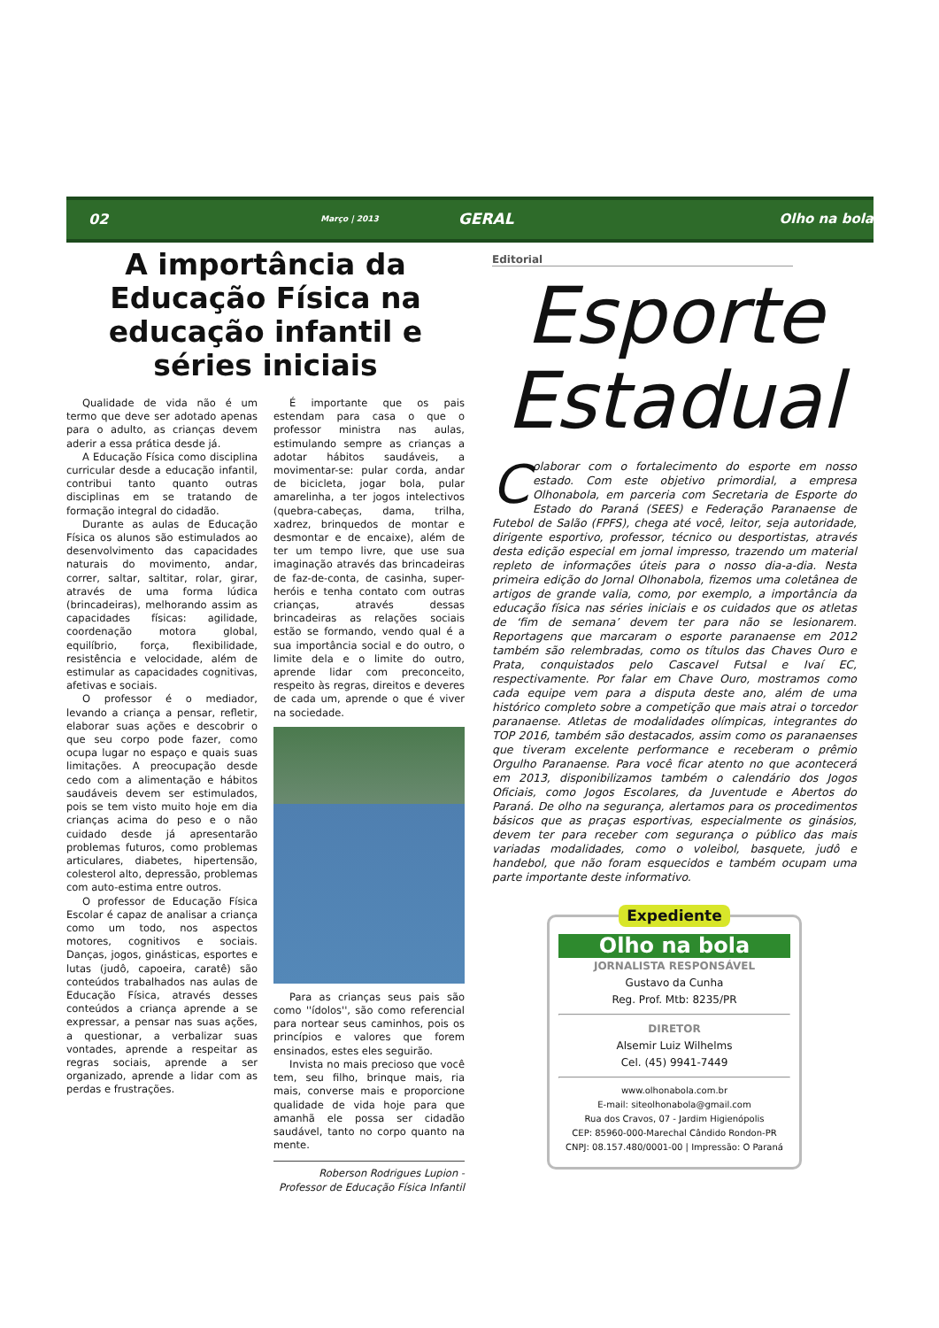02 Março | 2013 GERAL Olho na bola
A importância da Educação Física na educação infantil e séries iniciais
Qualidade de vida não é um termo que deve ser adotado apenas para o adulto, as crianças devem aderir a essa prática desde já.
A Educação Física como disciplina curricular desde a educação infantil, contribui tanto quanto outras disciplinas em se tratando de formação integral do cidadão.
Durante as aulas de Educação Física os alunos são estimulados ao desenvolvimento das capacidades naturais do movimento, andar, correr, saltar, saltitar, rolar, girar, através de uma forma lúdica (brincadeiras), melhorando assim as capacidades físicas: agilidade, coordenação motora global, equilíbrio, força, flexibilidade, resistência e velocidade, além de estimular as capacidades cognitivas, afetivas e sociais.
O professor é o mediador, levando a criança a pensar, refletir, elaborar suas ações e descobrir o que seu corpo pode fazer, como ocupa lugar no espaço e quais suas limitações. A preocupação desde cedo com a alimentação e hábitos saudáveis devem ser estimulados, pois se tem visto muito hoje em dia crianças acima do peso e o não cuidado desde já apresentarão problemas futuros, como problemas articulares, diabetes, hipertensão, colesterol alto, depressão, problemas com auto-estima entre outros.
O professor de Educação Física Escolar é capaz de analisar a criança como um todo, nos aspectos motores, cognitivos e sociais. Danças, jogos, ginásticas, esportes e lutas (judô, capoeira, caratê) são conteúdos trabalhados nas aulas de Educação Física, através desses conteúdos a criança aprende a se expressar, a pensar nas suas ações, a questionar, a verbalizar suas vontades, aprende a respeitar as regras sociais, aprende a ser organizado, aprende a lidar com as perdas e frustrações.
É importante que os pais estendam para casa o que o professor ministra nas aulas, estimulando sempre as crianças a adotar hábitos saudáveis, a movimentar-se: pular corda, andar de bicicleta, jogar bola, pular amarelinha, a ter jogos intelectivos (quebra-cabeças, dama, trilha, xadrez, brinquedos de montar e desmontar e de encaixe), além de ter um tempo livre, que use sua imaginação através das brincadeiras de faz-de-conta, de casinha, super-heróis e tenha contato com outras crianças, através dessas brincadeiras as relações sociais estão se formando, vendo qual é a sua importância social e do outro, o limite dela e o limite do outro, aprende lidar com preconceito, respeito às regras, direitos e deveres de cada um, aprende o que é viver na sociedade.
Para as crianças seus pais são como ''ídolos'', são como referencial para nortear seus caminhos, pois os princípios e valores que forem ensinados, estes eles seguirão.
Invista no mais precioso que você tem, seu filho, brinque mais, ria mais, converse mais e proporcione qualidade de vida hoje para que amanhã ele possa ser cidadão saudável, tanto no corpo quanto na mente.
Roberson Rodrigues Lupion - Professor de Educação Física Infantil
Editorial
Esporte Estadual
Colaborar com o fortalecimento do esporte em nosso estado. Com este objetivo primordial, a empresa Olhonabola, em parceria com Secretaria de Esporte do Estado do Paraná (SEES) e Federação Paranaense de Futebol de Salão (FPFS), chega até você, leitor, seja autoridade, dirigente esportivo, professor, técnico ou desportistas, através desta edição especial em jornal impresso, trazendo um material repleto de informações úteis para o nosso dia-a-dia. Nesta primeira edição do Jornal Olhonabola, fizemos uma coletânea de artigos de grande valia, como, por exemplo, a importância da educação física nas séries iniciais e os cuidados que os atletas de ‘fim de semana’ devem ter para não se lesionarem. Reportagens que marcaram o esporte paranaense em 2012 também são relembradas, como os títulos das Chaves Ouro e Prata, conquistados pelo Cascavel Futsal e Ivaí EC, respectivamente. Por falar em Chave Ouro, mostramos como cada equipe vem para a disputa deste ano, além de uma histórico completo sobre a competição que mais atrai o torcedor paranaense. Atletas de modalidades olímpicas, integrantes do TOP 2016, também são destacados, assim como os paranaenses que tiveram excelente performance e receberam o prêmio Orgulho Paranaense. Para você ficar atento no que acontecerá em 2013, disponibilizamos também o calendário dos Jogos Oficiais, como Jogos Escolares, da Juventude e Abertos do Paraná. De olho na segurança, alertamos para os procedimentos básicos que as praças esportivas, especialmente os ginásios, devem ter para receber com segurança o público das mais variadas modalidades, como o voleibol, basquete, judô e handebol, que não foram esquecidos e também ocupam uma parte importante deste informativo.
Expediente
Olho na bola
JORNALISTA RESPONSÁVEL
Gustavo da Cunha
Reg. Prof. Mtb: 8235/PR
DIRETOR
Alsemir Luiz Wilhelms
Cel. (45) 9941-7449
www.olhonabola.com.br
E-mail: siteolhonabola@gmail.com
Rua dos Cravos, 07 - Jardim Higienópolis
CEP: 85960-000-Marechal Cândido Rondon-PR
CNPJ: 08.157.480/0001-00 | Impressão: O Paraná